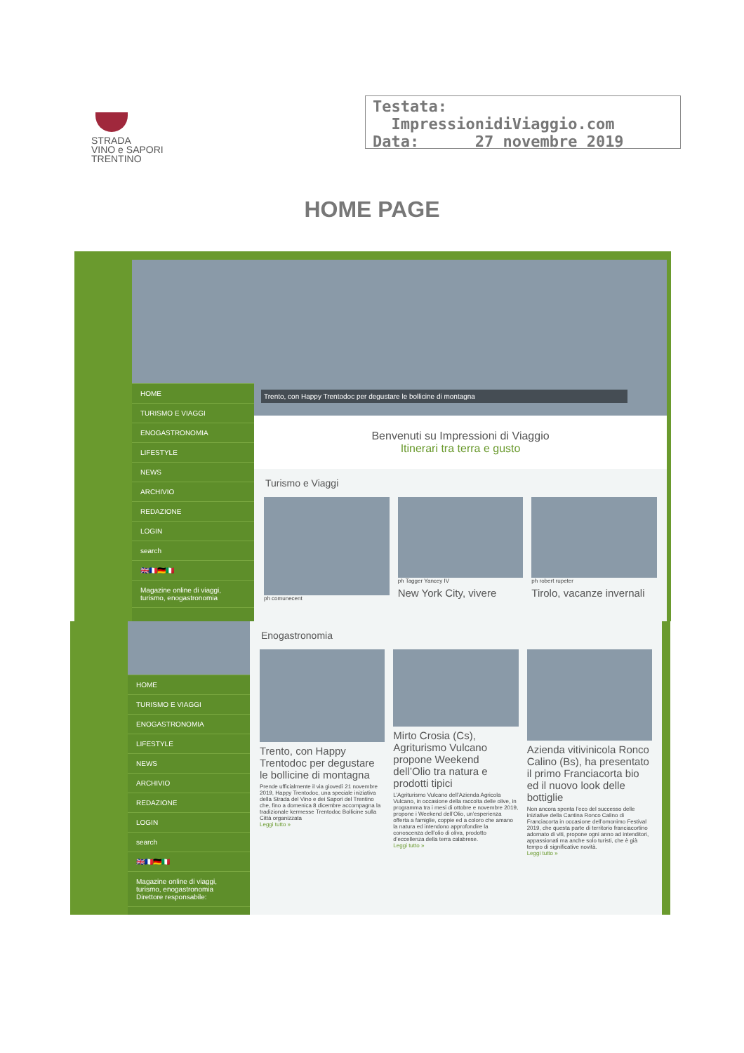STRADA
VINO e SAPORI
TRENTINO
Testata: ImpressionidiViaggio.com
Data: 27 novembre 2019
HOME PAGE
HOME
TURISMO E VIAGGI
ENOGASTRONOMIA
LIFESTYLE
NEWS
ARCHIVIO
REDAZIONE
LOGIN
search
🇬🇧🇫🇷🇩🇪🇮🇹
Magazine online di viaggi, turismo, enogastronomia
Trento, con Happy Trentodoc per degustare le bollicine di montagna
Benvenuti su Impressioni di Viaggio
Itinerari tra terra e gusto
Turismo e Viaggi
ph comunecent ph Tagger Yancey IV
New York City, vivere
ph robert rupeter
Tirolo, vacanze invernali
HOME
TURISMO E VIAGGI
ENOGASTRONOMIA
LIFESTYLE
NEWS
ARCHIVIO
REDAZIONE
LOGIN
search
🇬🇧🇫🇷🇩🇪🇮🇹
Magazine online di viaggi, turismo, enogastronomia
Direttore responsabile:
Enogastronomia
Trento, con Happy Trentodoc per degustare le bollicine di montagna
Prende ufficialmente il via giovedì 21 novembre 2019, Happy Trentodoc, una speciale iniziativa della Strada del Vino e dei Sapori del Trentino che, fino a domenica 8 dicembre accompagna la tradizionale kermesse Trentodoc Bollicine sulla Città organizzata
Leggi tutto »
Mirto Crosia (Cs), Agriturismo Vulcano propone Weekend dell’Olio tra natura e prodotti tipici
L’Agriturismo Vulcano dell’Azienda Agricola Vulcano, in occasione della raccolta delle olive, in programma tra i mesi di ottobre e novembre 2019, propone i Weekend dell’Olio, un’esperienza offerta a famiglie, coppie ed a coloro che amano la natura ed intendono approfondire la conoscenza dell’olio di oliva, prodotto d’eccellenza della terra calabrese.
Leggi tutto »
Azienda vitivinicola Ronco Calino (Bs), ha presentato il primo Franciacorta bio ed il nuovo look delle bottiglie
Non ancora spenta l’eco del successo delle iniziative della Cantina Ronco Calino di Franciacorta in occasione dell’omonimo Festival 2019, che questa parte di territorio franciacortino adornato di viti, propone ogni anno ad intenditori, appassionati ma anche solo turisti, che è già tempo di significative novità.
Leggi tutto »